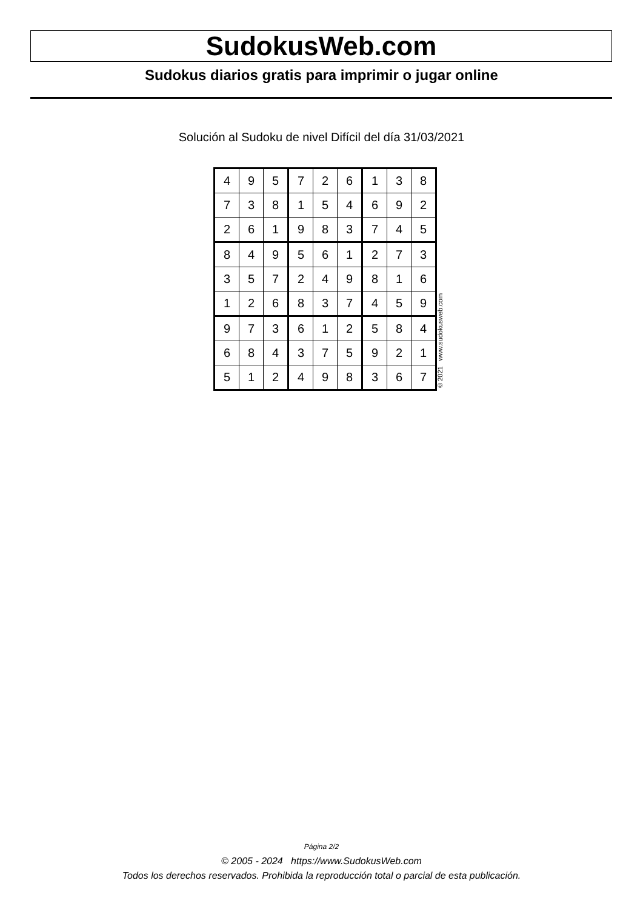SudokusWeb.com
Sudokus diarios gratis para imprimir o jugar online
Solución al Sudoku de nivel Difícil del día 31/03/2021
| 4 | 9 | 5 | 7 | 2 | 6 | 1 | 3 | 8 |
| 7 | 3 | 8 | 1 | 5 | 4 | 6 | 9 | 2 |
| 2 | 6 | 1 | 9 | 8 | 3 | 7 | 4 | 5 |
| 8 | 4 | 9 | 5 | 6 | 1 | 2 | 7 | 3 |
| 3 | 5 | 7 | 2 | 4 | 9 | 8 | 1 | 6 |
| 1 | 2 | 6 | 8 | 3 | 7 | 4 | 5 | 9 |
| 9 | 7 | 3 | 6 | 1 | 2 | 5 | 8 | 4 |
| 6 | 8 | 4 | 3 | 7 | 5 | 9 | 2 | 1 |
| 5 | 1 | 2 | 4 | 9 | 8 | 3 | 6 | 7 |
© 2021 www.sudokusweb.com
Página 2/2
© 2005 - 2024 https://www.SudokusWeb.com
Todos los derechos reservados. Prohibida la reproducción total o parcial de esta publicación.